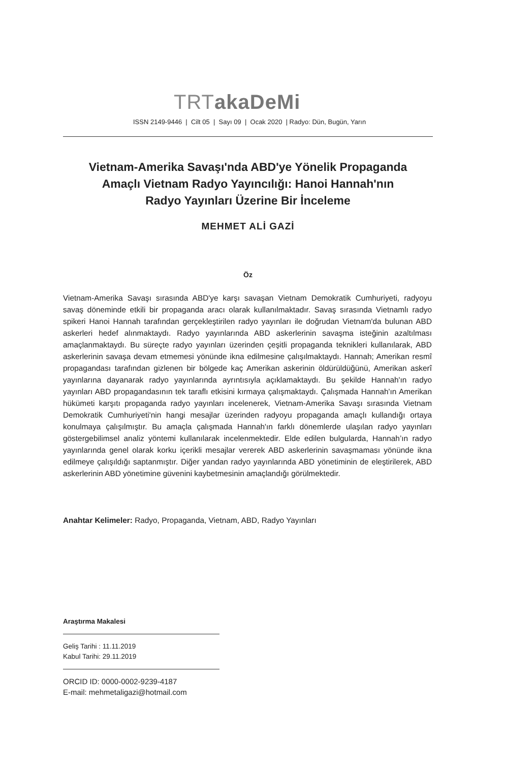TRTakaDeMi
ISSN 2149-9446 | Cilt 05 | Sayı 09 | Ocak 2020 | Radyo: Dün, Bugün, Yarın
Vietnam-Amerika Savaşı'nda ABD'ye Yönelik Propaganda
Amaçlı Vietnam Radyo Yayıncılığı: Hanoi Hannah'nın
Radyo Yayınları Üzerine Bir İnceleme
MEHMET ALİ GAZİ
Öz
Vietnam-Amerika Savaşı sırasında ABD'ye karşı savaşan Vietnam Demokratik Cumhuriyeti, radyoyu savaş döneminde etkili bir propaganda aracı olarak kullanılmaktadır. Savaş sırasında Vietnamlı radyo spikeri Hanoi Hannah tarafından gerçekleştirilen radyo yayınları ile doğrudan Vietnam'da bulunan ABD askerleri hedef alınmaktaydı. Radyo yayınlarında ABD askerlerinin savaşma isteğinin azaltılması amaçlanmaktaydı. Bu süreçte radyo yayınları üzerinden çeşitli propaganda teknikleri kullanılarak, ABD askerlerinin savaşa devam etmemesi yönünde ikna edilmesine çalışılmaktaydı. Hannah; Amerikan resmî propagandası tarafından gizlenen bir bölgede kaç Amerikan askerinin öldürüldüğünü, Amerikan askerî yayınlarına dayanarak radyo yayınlarında ayrıntısıyla açıklamaktaydı. Bu şekilde Hannah'ın radyo yayınları ABD propagandasının tek taraflı etkisini kırmaya çalışmaktaydı. Çalışmada Hannah'ın Amerikan hükümeti karşıtı propaganda radyo yayınları incelenerek, Vietnam-Amerika Savaşı sırasında Vietnam Demokratik Cumhuriyeti'nin hangi mesajlar üzerinden radyoyu propaganda amaçlı kullandığı ortaya konulmaya çalışılmıştır. Bu amaçla çalışmada Hannah'ın farklı dönemlerde ulaşılan radyo yayınları göstergebilimsel analiz yöntemi kullanılarak incelenmektedir. Elde edilen bulgularda, Hannah’ın radyo yayınlarında genel olarak korku içerikli mesajlar vererek ABD askerlerinin savaşmaması yönünde ikna edilmeye çalışıldığı saptanmıştır. Diğer yandan radyo yayınlarında ABD yönetiminin de eleştirilerek, ABD askerlerinin ABD yönetimine güvenini kaybetmesinin amaçlandığı görülmektedir.
Anahtar Kelimeler: Radyo, Propaganda, Vietnam, ABD, Radyo Yayınları
Araştırma Makalesi
Geliş Tarihi : 11.11.2019
Kabul Tarihi: 29.11.2019
ORCID ID: 0000-0002-9239-4187
E-mail: mehmetaligazi@hotmail.com